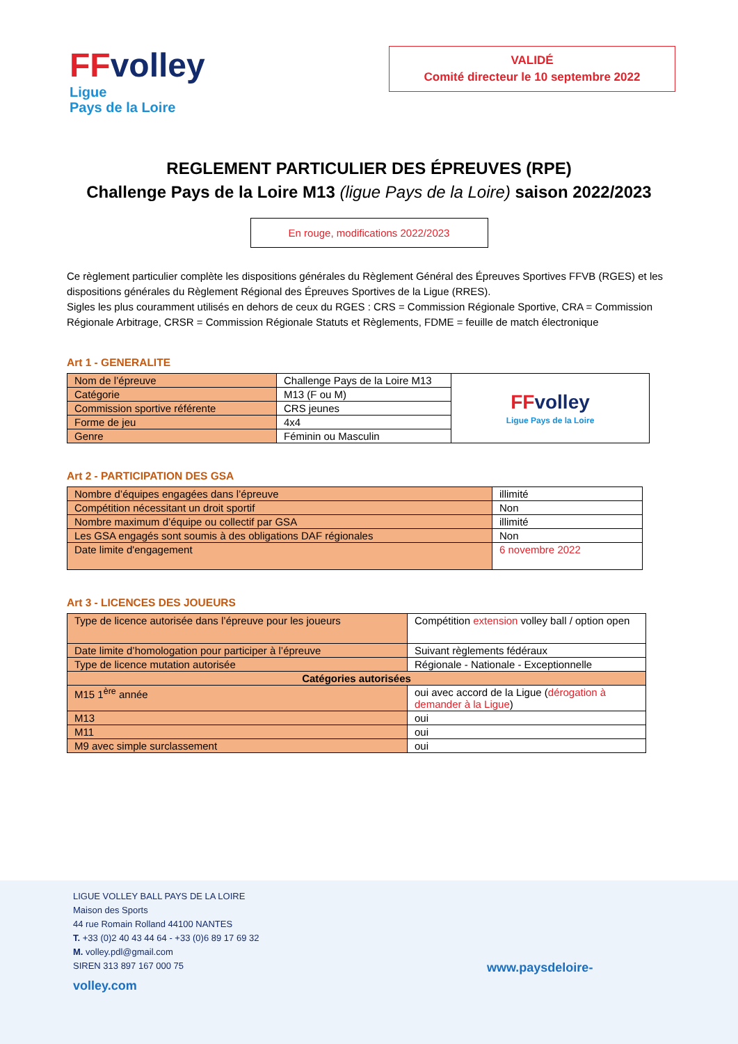FF volley
Ligue
Pays de la Loire
VALIDÉ
Comité directeur le 10 septembre 2022
REGLEMENT PARTICULIER DES ÉPREUVES (RPE)
Challenge Pays de la Loire M13 (ligue Pays de la Loire) saison 2022/2023
En rouge, modifications 2022/2023
Ce règlement particulier complète les dispositions générales du Règlement Général des Épreuves Sportives FFVB (RGES) et les dispositions générales du Règlement Régional des Épreuves Sportives de la Ligue (RRES).
Sigles les plus couramment utilisés en dehors de ceux du RGES : CRS = Commission Régionale Sportive, CRA = Commission Régionale Arbitrage, CRSR = Commission Régionale Statuts et Règlements, FDME = feuille de match électronique
Art 1 - GENERALITE
| Nom de l’épreuve | Challenge Pays de la Loire M13 | FF volley Ligue Pays de la Loire |
| Catégorie | M13 (F ou M) | |
| Commission sportive référente | CRS jeunes | |
| Forme de jeu | 4x4 | |
| Genre | Féminin ou Masculin | |
Art 2 - PARTICIPATION DES GSA
| Nombre d’équipes engagées dans l’épreuve | illimité |
| Compétition nécessitant un droit sportif | Non |
| Nombre maximum d’équipe ou collectif par GSA | illimité |
| Les GSA engagés sont soumis à des obligations DAF régionales | Non |
| Date limite d'engagement | 6 novembre 2022 |
Art 3 - LICENCES DES JOUEURS
| Type de licence autorisée dans l’épreuve pour les joueurs | Compétition extension volley ball / option open |
| Date limite d’homologation pour participer à l’épreuve | Suivant règlements fédéraux |
| Type de licence mutation autorisée | Régionale - Nationale - Exceptionnelle |
| Catégories autorisées | |
| M15 1<sup>ère</sup> année | oui avec accord de la Ligue ( dérogation à demander à la Ligue ) |
| M13 | oui |
| M11 | oui |
| M9 avec simple surclassement | oui |
LIGUE VOLLEY BALL PAYS DE LA LOIRE
Maison des Sports
44 rue Romain Rolland 44100 NANTES
T. +33 (0)2 40 43 44 64 - +33 (0)6 89 17 69 32
M. volley.pdl@gmail.com
SIREN 313 897 167 000 75
volley.com
www.paysdeloire-